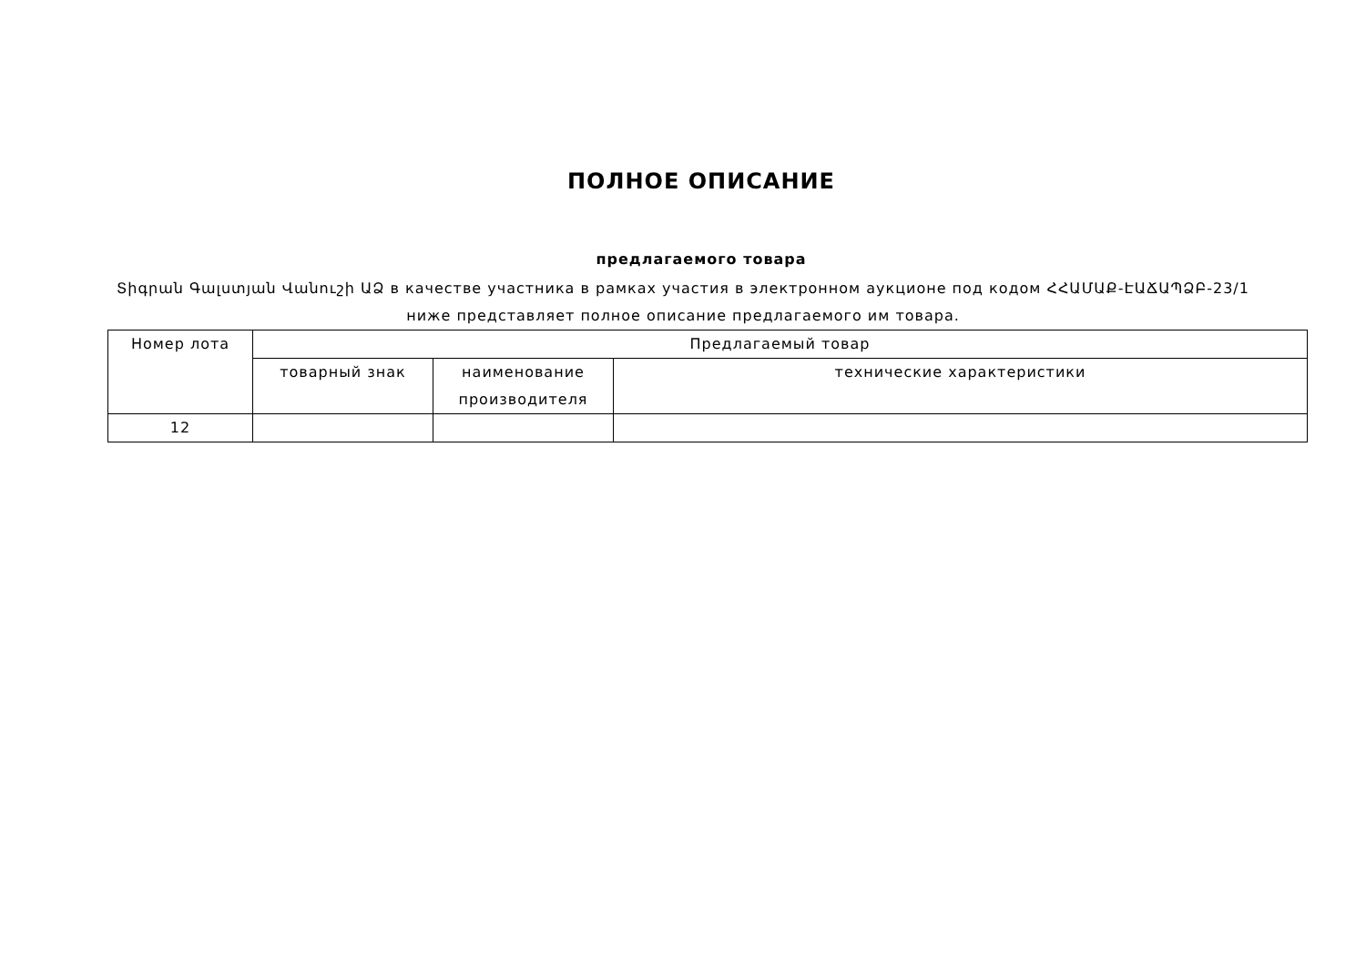ПОЛНОЕ ОПИСАНИЕ
предлагаемого товара
Տիգրան Գալստյան Վանուշի ԱՁ в качестве участника в рамках участия в электронном аукционе под кодом ՀՀԱՄԱՔ-ԷԱՃԱՊՁԲ-23/1 ниже представляет полное описание предлагаемого им товара.
| Номер лота | Предлагаемый товар | | |
| --- | --- | --- | --- |
| | товарный знак | наименование производителя | технические характеристики |
| 12 | | | |